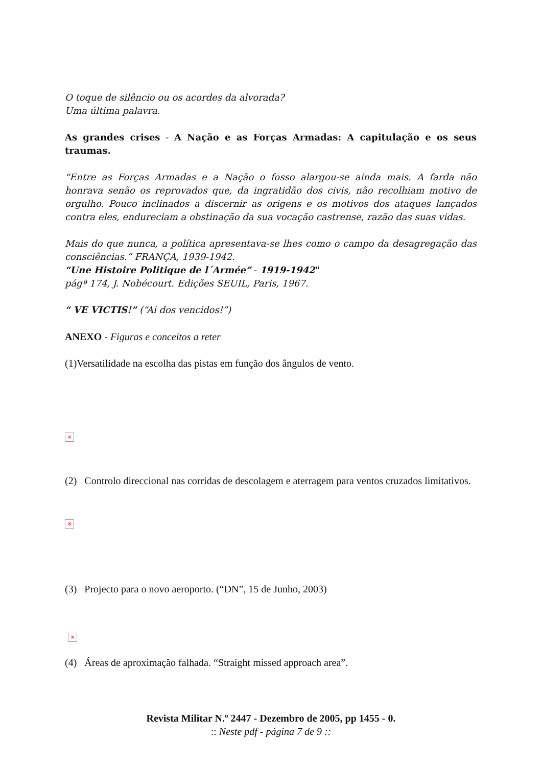O toque de silêncio ou os acordes da alvorada?
Uma última palavra.
As grandes crises - A Nação e as Forças Armadas: A capitulação e os seus traumas.
“Entre as Forças Armadas e a Nação o fosso alargou-se ainda mais. A farda não honrava senão os reprovados que, da ingratidão dos civis, não recolhiam motivo de orgulho. Pouco inclinados a discernir as origens e os motivos dos ataques lançados contra eles, endureciam a obstinação da sua vocação castrense, razão das suas vidas.
Mais do que nunca, a política apresentava-se lhes como o campo da desagregação das consciências.” FRANÇA, 1939-1942.
“Une Histoire Politique de l´Armée” - 1919-1942"
págª 174, J. Nobécourt. Edições SEUIL, Paris, 1967.
“ VE VICTIS!” (“Ai dos vencidos!”)
ANEXO - Figuras e conceitos a reter
(1)Versatilidade na escolha das pistas em função dos ângulos de vento.
×
(2) Controlo direccional nas corridas de descolagem e aterragem para ventos cruzados limitativos.
×
(3) Projecto para o novo aeroporto. (“DN”, 15 de Junho, 2003)
×
(4) Áreas de aproximação falhada. “Straight missed approach area”.
Revista Militar N.º 2447 - Dezembro de 2005, pp 1455 - 0.
:: Neste pdf - página 7 de 9 ::